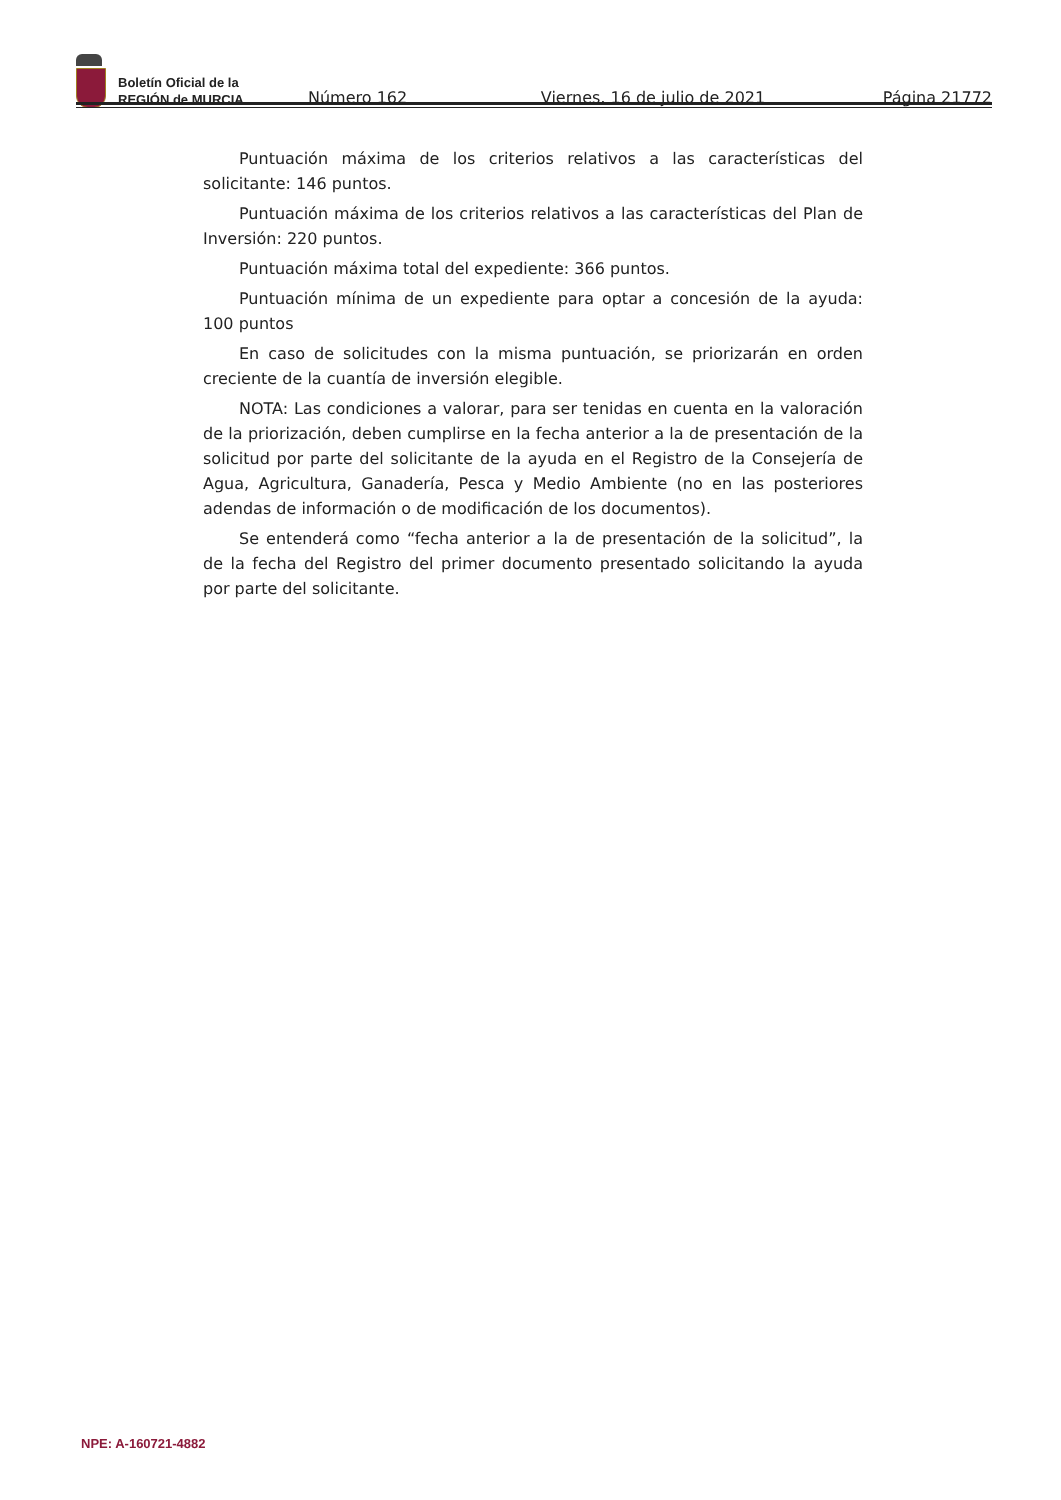Boletín Oficial de la
REGIÓN de MURCIA
Número 162
Viernes, 16 de julio de 2021
Página 21772
Puntuación máxima de los criterios relativos a las características del solicitante: 146 puntos.
Puntuación máxima de los criterios relativos a las características del Plan de Inversión: 220 puntos.
Puntuación máxima total del expediente: 366 puntos.
Puntuación mínima de un expediente para optar a concesión de la ayuda: 100 puntos
En caso de solicitudes con la misma puntuación, se priorizarán en orden creciente de la cuantía de inversión elegible.
NOTA: Las condiciones a valorar, para ser tenidas en cuenta en la valoración de la priorización, deben cumplirse en la fecha anterior a la de presentación de la solicitud por parte del solicitante de la ayuda en el Registro de la Consejería de Agua, Agricultura, Ganadería, Pesca y Medio Ambiente (no en las posteriores adendas de información o de modificación de los documentos).
Se entenderá como “fecha anterior a la de presentación de la solicitud”, la de la fecha del Registro del primer documento presentado solicitando la ayuda por parte del solicitante.
NPE: A-160721-4882